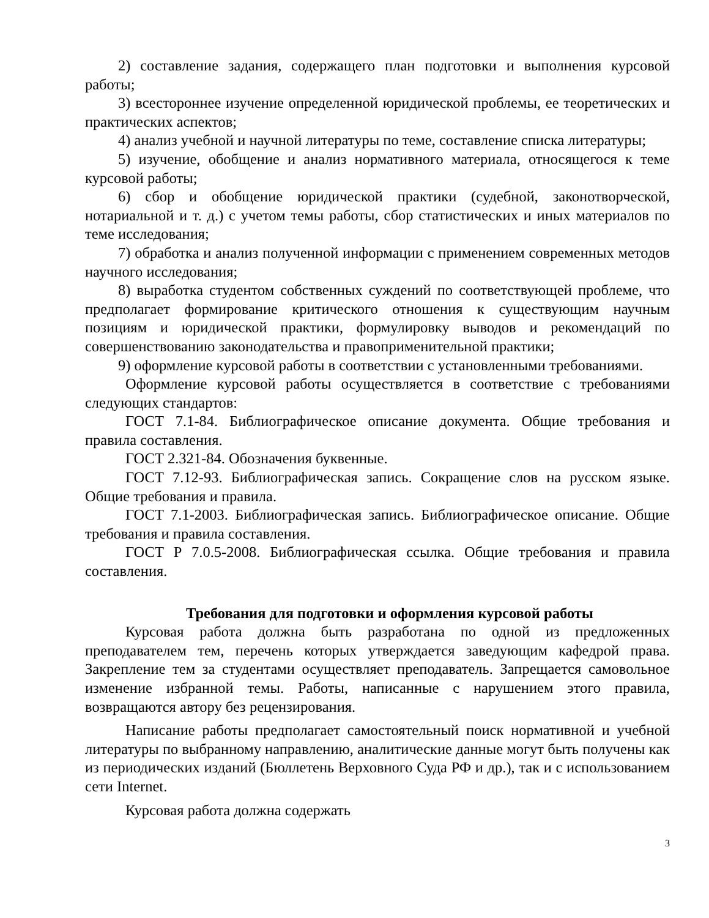2) составление задания, содержащего план подготовки и выполнения курсовой работы;
3) всестороннее изучение определенной юридической проблемы, ее теоретических и практических аспектов;
4) анализ учебной и научной литературы по теме, составление списка литературы;
5) изучение, обобщение и анализ нормативного материала, относящегося к теме курсовой работы;
6) сбор и обобщение юридической практики (судебной, законотворческой, нотариальной и т. д.) с учетом темы работы, сбор статистических и иных материалов по теме исследования;
7) обработка и анализ полученной информации с применением современных методов научного исследования;
8) выработка студентом собственных суждений по соответствующей проблеме, что предполагает формирование критического отношения к существующим научным позициям и юридической практики, формулировку выводов и рекомендаций по совершенствованию законодательства и правоприменительной практики;
9) оформление курсовой работы в соответствии с установленными требованиями.
Оформление курсовой работы осуществляется в соответствие с требованиями следующих стандартов:
ГОСТ 7.1-84. Библиографическое описание документа. Общие требования и правила составления.
ГОСТ 2.321-84. Обозначения буквенные.
ГОСТ 7.12-93. Библиографическая запись. Сокращение слов на русском языке. Общие требования и правила.
ГОСТ 7.1-2003. Библиографическая запись. Библиографическое описание. Общие требования и правила составления.
ГОСТ Р 7.0.5-2008. Библиографическая ссылка. Общие требования и правила составления.
Требования для подготовки и оформления курсовой работы
Курсовая работа должна быть разработана по одной из предложенных преподавателем тем, перечень которых утверждается заведующим кафедрой права. Закрепление тем за студентами осуществляет преподаватель. Запрещается самовольное изменение избранной темы. Работы, написанные с нарушением этого правила, возвращаются автору без рецензирования.
Написание работы предполагает самостоятельный поиск нормативной и учебной литературы по выбранному направлению, аналитические данные могут быть получены как из периодических изданий (Бюллетень Верховного Суда РФ и др.), так и с использованием сети Internet.
Курсовая работа должна содержать
3